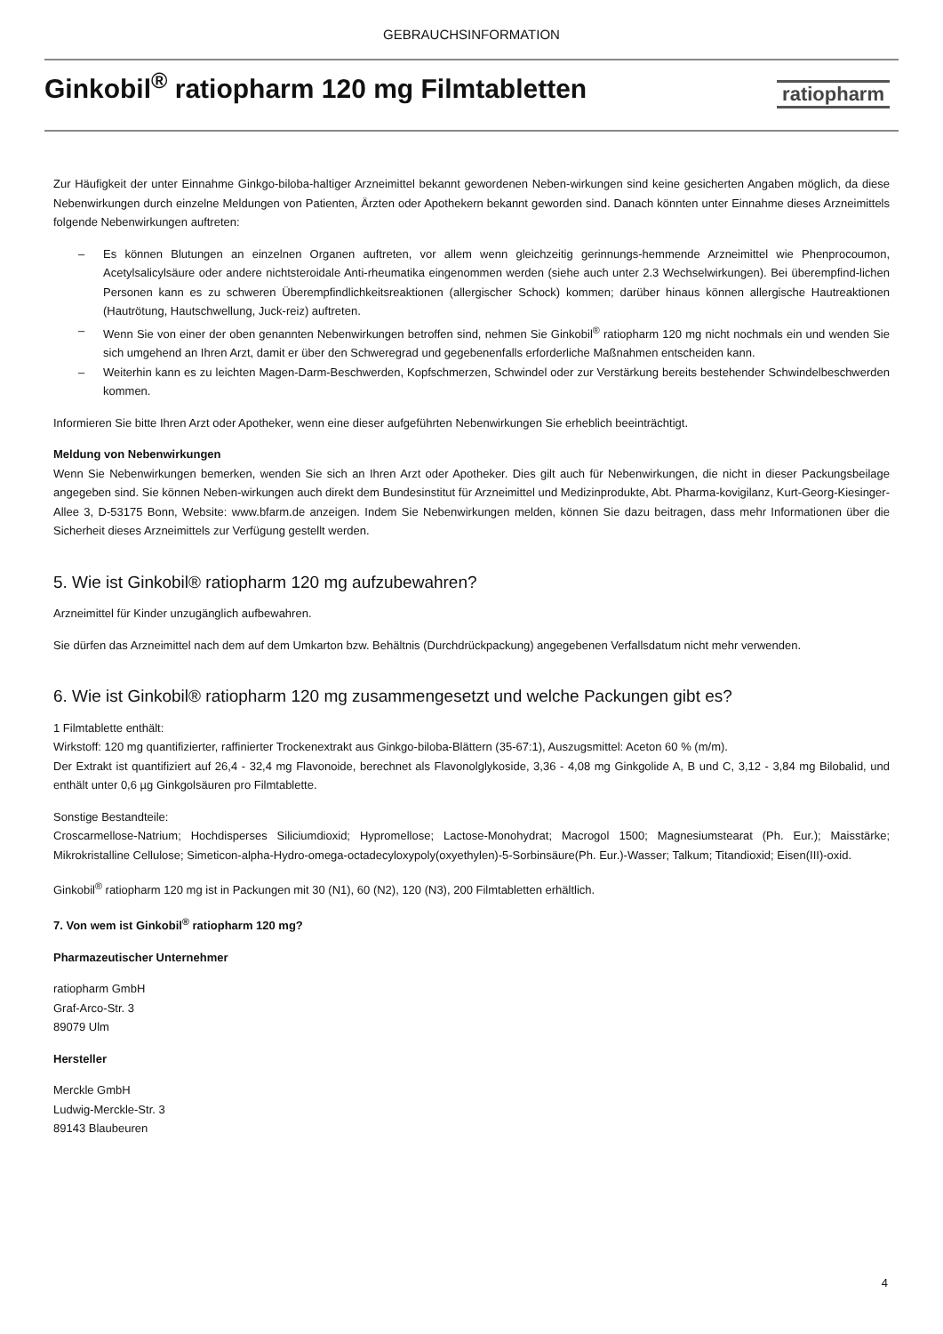GEBRAUCHSINFORMATION
Ginkobil<sup>®</sup> ratiopharm 120 mg Filmtabletten
ratiopharm
Zur Häufigkeit der unter Einnahme Ginkgo-biloba-haltiger Arzneimittel bekannt gewordenen Neben-wirkungen sind keine gesicherten Angaben möglich, da diese Nebenwirkungen durch einzelne Meldungen von Patienten, Ärzten oder Apothekern bekannt geworden sind. Danach könnten unter Einnahme dieses Arzneimittels folgende Nebenwirkungen auftreten:
– Es können Blutungen an einzelnen Organen auftreten, vor allem wenn gleichzeitig gerinnungs-hemmende Arzneimittel wie Phenprocoumon, Acetylsalicylsäure oder andere nichtsteroidale Anti-rheumatika eingenommen werden (siehe auch unter 2.3 Wechselwirkungen). Bei überempfind-lichen Personen kann es zu schweren Überempfindlichkeitsreaktionen (allergischer Schock) kommen; darüber hinaus können allergische Hautreaktionen (Hautrötung, Hautschwellung, Juck-reiz) auftreten.
– Wenn Sie von einer der oben genannten Nebenwirkungen betroffen sind, nehmen Sie Ginkobil<sup>®</sup> ratiopharm 120 mg nicht nochmals ein und wenden Sie sich umgehend an Ihren Arzt, damit er über den Schweregrad und gegebenenfalls erforderliche Maßnahmen entscheiden kann.
– Weiterhin kann es zu leichten Magen-Darm-Beschwerden, Kopfschmerzen, Schwindel oder zur Verstärkung bereits bestehender Schwindelbeschwerden kommen.
Informieren Sie bitte Ihren Arzt oder Apotheker, wenn eine dieser aufgeführten Nebenwirkungen Sie erheblich beeinträchtigt.
Meldung von Nebenwirkungen
Wenn Sie Nebenwirkungen bemerken, wenden Sie sich an Ihren Arzt oder Apotheker. Dies gilt auch für Nebenwirkungen, die nicht in dieser Packungsbeilage angegeben sind. Sie können Neben-wirkungen auch direkt dem Bundesinstitut für Arzneimittel und Medizinprodukte, Abt. Pharma-kovigilanz, Kurt-Georg-Kiesinger-Allee 3, D-53175 Bonn, Website: www.bfarm.de anzeigen. Indem Sie Nebenwirkungen melden, können Sie dazu beitragen, dass mehr Informationen über die Sicherheit dieses Arzneimittels zur Verfügung gestellt werden.
5. Wie ist Ginkobil® ratiopharm 120 mg aufzubewahren?
Arzneimittel für Kinder unzugänglich aufbewahren.
Sie dürfen das Arzneimittel nach dem auf dem Umkarton bzw. Behältnis (Durchdrückpackung) angegebenen Verfallsdatum nicht mehr verwenden.
6. Wie ist Ginkobil® ratiopharm 120 mg zusammengesetzt und welche Packungen gibt es?
1 Filmtablette enthält:
Wirkstoff: 120 mg quantifizierter, raffinierter Trockenextrakt aus Ginkgo-biloba-Blättern (35-67:1), Auszugsmittel: Aceton 60 % (m/m).
Der Extrakt ist quantifiziert auf 26,4 - 32,4 mg Flavonoide, berechnet als Flavonolglykoside, 3,36 - 4,08 mg Ginkgolide A, B und C, 3,12 - 3,84 mg Bilobalid, und enthält unter 0,6 µg Ginkgolsäuren pro Filmtablette.
Sonstige Bestandteile:
Croscarmellose-Natrium; Hochdisperses Siliciumdioxid; Hypromellose; Lactose-Monohydrat; Macrogol 1500; Magnesiumstearat (Ph. Eur.); Maisstärke; Mikrokristalline Cellulose; Simeticon-alpha-Hydro-omega-octadecyloxypoly(oxyethylen)-5-Sorbinsäure(Ph. Eur.)-Wasser; Talkum; Titandioxid; Eisen(III)-oxid.
Ginkobil<sup>®</sup> ratiopharm 120 mg ist in Packungen mit 30 (N1), 60 (N2), 120 (N3), 200 Filmtabletten erhältlich.
7. Von wem ist Ginkobil<sup>®</sup> ratiopharm 120 mg?
Pharmazeutischer Unternehmer
ratiopharm GmbH
Graf-Arco-Str. 3
89079 Ulm
Hersteller
Merckle GmbH
Ludwig-Merckle-Str. 3
89143 Blaubeuren
4